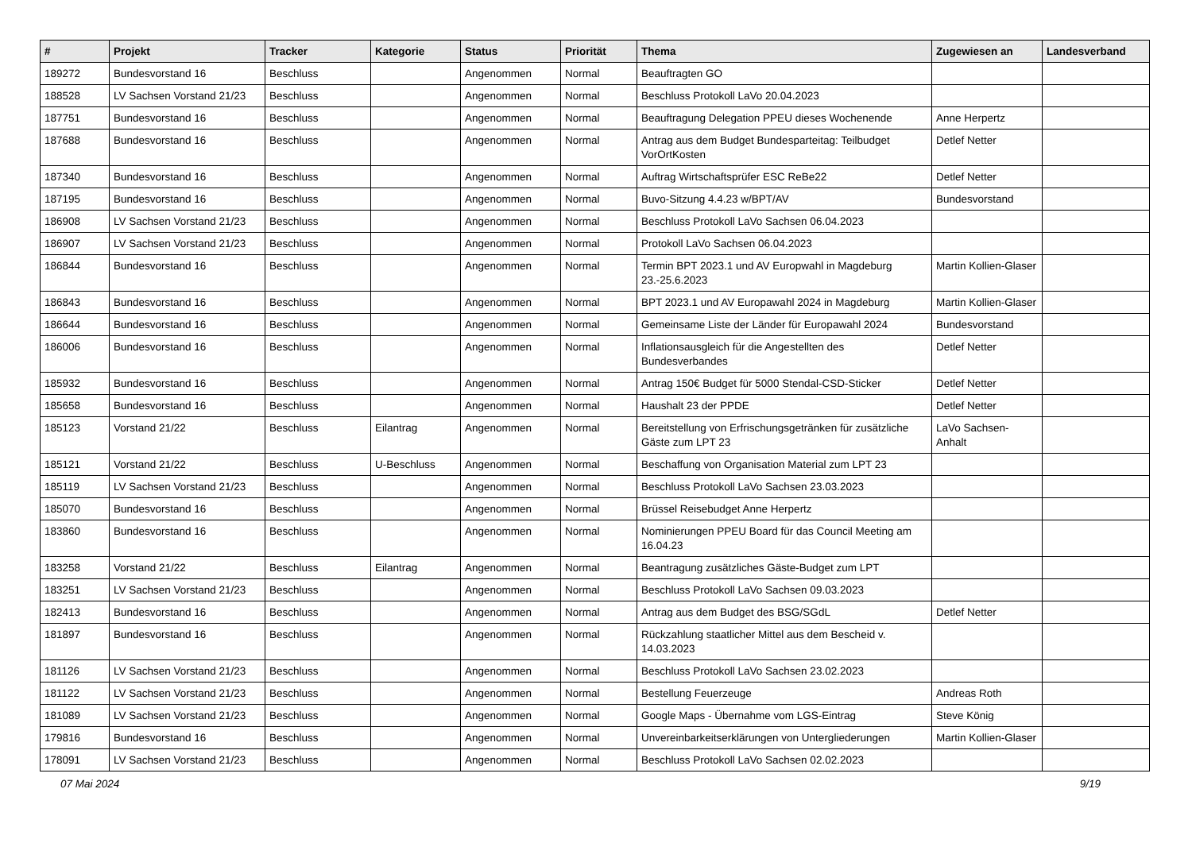| # | Projekt | Tracker | Kategorie | Status | Priorität | Thema | Zugewiesen an | Landesverband |
| --- | --- | --- | --- | --- | --- | --- | --- | --- |
| 189272 | Bundesvorstand 16 | Beschluss | | Angenommen | Normal | Beauftragten GO | | |
| 188528 | LV Sachsen Vorstand 21/23 | Beschluss | | Angenommen | Normal | Beschluss Protokoll LaVo 20.04.2023 | | |
| 187751 | Bundesvorstand 16 | Beschluss | | Angenommen | Normal | Beauftragung Delegation PPEU dieses Wochenende | Anne Herpertz | |
| 187688 | Bundesvorstand 16 | Beschluss | | Angenommen | Normal | Antrag aus dem Budget Bundesparteitag: Teilbudget VorOrtKosten | Detlef Netter | |
| 187340 | Bundesvorstand 16 | Beschluss | | Angenommen | Normal | Auftrag Wirtschaftsprüfer ESC ReBe22 | Detlef Netter | |
| 187195 | Bundesvorstand 16 | Beschluss | | Angenommen | Normal | Buvo-Sitzung 4.4.23 w/BPT/AV | Bundesvorstand | |
| 186908 | LV Sachsen Vorstand 21/23 | Beschluss | | Angenommen | Normal | Beschluss Protokoll LaVo Sachsen 06.04.2023 | | |
| 186907 | LV Sachsen Vorstand 21/23 | Beschluss | | Angenommen | Normal | Protokoll LaVo Sachsen 06.04.2023 | | |
| 186844 | Bundesvorstand 16 | Beschluss | | Angenommen | Normal | Termin BPT 2023.1 und AV Europwahl in Magdeburg 23.-25.6.2023 | Martin Kollien-Glaser | |
| 186843 | Bundesvorstand 16 | Beschluss | | Angenommen | Normal | BPT 2023.1 und AV Europawahl 2024 in Magdeburg | Martin Kollien-Glaser | |
| 186644 | Bundesvorstand 16 | Beschluss | | Angenommen | Normal | Gemeinsame Liste der Länder für Europawahl 2024 | Bundesvorstand | |
| 186006 | Bundesvorstand 16 | Beschluss | | Angenommen | Normal | Inflationsausgleich für die Angestellten des Bundesverbandes | Detlef Netter | |
| 185932 | Bundesvorstand 16 | Beschluss | | Angenommen | Normal | Antrag 150€ Budget für 5000 Stendal-CSD-Sticker | Detlef Netter | |
| 185658 | Bundesvorstand 16 | Beschluss | | Angenommen | Normal | Haushalt 23 der PPDE | Detlef Netter | |
| 185123 | Vorstand 21/22 | Beschluss | Eilantrag | Angenommen | Normal | Bereitstellung von Erfrischungsgetränken für zusätzliche Gäste zum LPT 23 | LaVo Sachsen-Anhalt | |
| 185121 | Vorstand 21/22 | Beschluss | U-Beschluss | Angenommen | Normal | Beschaffung von Organisation Material zum LPT 23 | | |
| 185119 | LV Sachsen Vorstand 21/23 | Beschluss | | Angenommen | Normal | Beschluss Protokoll LaVo Sachsen 23.03.2023 | | |
| 185070 | Bundesvorstand 16 | Beschluss | | Angenommen | Normal | Brüssel Reisebudget Anne Herpertz | | |
| 183860 | Bundesvorstand 16 | Beschluss | | Angenommen | Normal | Nominierungen PPEU Board für das Council Meeting am 16.04.23 | | |
| 183258 | Vorstand 21/22 | Beschluss | Eilantrag | Angenommen | Normal | Beantragung zusätzliches Gäste-Budget zum LPT | | |
| 183251 | LV Sachsen Vorstand 21/23 | Beschluss | | Angenommen | Normal | Beschluss Protokoll LaVo Sachsen 09.03.2023 | | |
| 182413 | Bundesvorstand 16 | Beschluss | | Angenommen | Normal | Antrag aus dem Budget des BSG/SGdL | Detlef Netter | |
| 181897 | Bundesvorstand 16 | Beschluss | | Angenommen | Normal | Rückzahlung staatlicher Mittel aus dem Bescheid v. 14.03.2023 | | |
| 181126 | LV Sachsen Vorstand 21/23 | Beschluss | | Angenommen | Normal | Beschluss Protokoll LaVo Sachsen 23.02.2023 | | |
| 181122 | LV Sachsen Vorstand 21/23 | Beschluss | | Angenommen | Normal | Bestellung Feuerzeuge | Andreas Roth | |
| 181089 | LV Sachsen Vorstand 21/23 | Beschluss | | Angenommen | Normal | Google Maps - Übernahme vom LGS-Eintrag | Steve König | |
| 179816 | Bundesvorstand 16 | Beschluss | | Angenommen | Normal | Unvereinbarkeitserklärungen von Untergliederungen | Martin Kollien-Glaser | |
| 178091 | LV Sachsen Vorstand 21/23 | Beschluss | | Angenommen | Normal | Beschluss Protokoll LaVo Sachsen 02.02.2023 | | |
07 Mai 2024 9/19